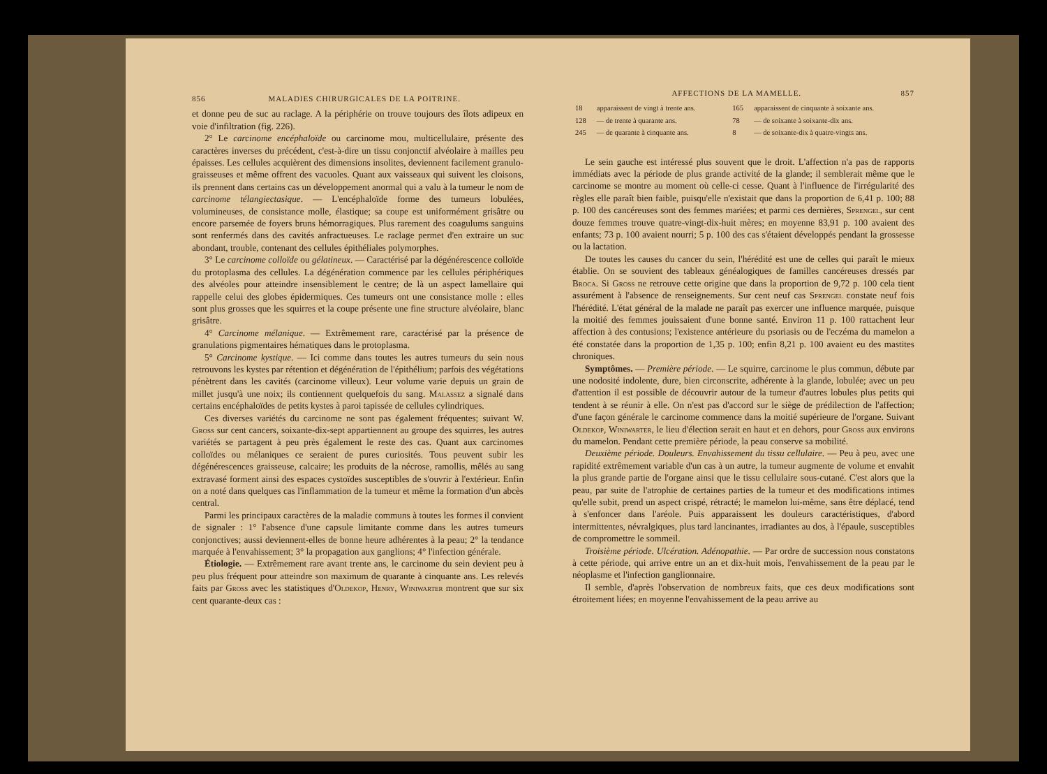856 MALADIES CHIRURGICALES DE LA POITRINE.
et donne peu de suc au raclage. A la périphérie on trouve toujours des îlots adipeux en voie d'infiltration (fig. 226).
2° Le carcinome encéphaloïde ou carcinome mou, multicellulaire, présente des caractères inverses du précédent, c'est-à-dire un tissu conjonctif alvéolaire à mailles peu épaisses. Les cellules acquièrent des dimensions insolites, deviennent facilement granulo-graisseuses et même offrent des vacuoles. Quant aux vaisseaux qui suivent les cloisons, ils prennent dans certains cas un développement anormal qui a valu à la tumeur le nom de carcinome télangiectasique. — L'encéphaloïde forme des tumeurs lobulées, volumineuses, de consistance molle, élastique; sa coupe est uniformément grisâtre ou encore parsemée de foyers bruns hémorragiques. Plus rarement des coagulums sanguins sont renfermés dans des cavités anfractueuses. Le raclage permet d'en extraire un suc abondant, trouble, contenant des cellules épithéliales polymorphes.
3° Le carcinome colloïde ou gélatineux. — Caractérisé par la dégénérescence colloïde du protoplasma des cellules. La dégénération commence par les cellules périphériques des alvéoles pour atteindre insensiblement le centre; de là un aspect lamellaire qui rappelle celui des globes épidermiques. Ces tumeurs ont une consistance molle : elles sont plus grosses que les squirres et la coupe présente une fine structure alvéolaire, blanc grisâtre.
4° Carcinome mélanique. — Extrêmement rare, caractérisé par la présence de granulations pigmentaires hématiques dans le protoplasma.
5° Carcinome kystique. — Ici comme dans toutes les autres tumeurs du sein nous retrouvons les kystes par rétention et dégénération de l'épithélium; parfois des végétations pénètrent dans les cavités (carcinome villeux). Leur volume varie depuis un grain de millet jusqu'à une noix; ils contiennent quelquefois du sang. Malassez a signalé dans certains encéphaloïdes de petits kystes à paroi tapissée de cellules cylindriques.
Ces diverses variétés du carcinome ne sont pas également fréquentes; suivant W. Gross sur cent cancers, soixante-dix-sept appartiennent au groupe des squirres, les autres variétés se partagent à peu près également le reste des cas. Quant aux carcinomes colloïdes ou mélaniques ce seraient de pures curiosités. Tous peuvent subir les dégénérescences graisseuse, calcaire; les produits de la nécrose, ramollis, mêlés au sang extravasé forment ainsi des espaces cystoïdes susceptibles de s'ouvrir à l'extérieur. Enfin on a noté dans quelques cas l'inflammation de la tumeur et même la formation d'un abcès central.
Parmi les principaux caractères de la maladie communs à toutes les formes il convient de signaler : 1° l'absence d'une capsule limitante comme dans les autres tumeurs conjonctives; aussi deviennent-elles de bonne heure adhérentes à la peau; 2° la tendance marquée à l'envahissement; 3° la propagation aux ganglions; 4° l'infection générale.
Étiologie. — Extrêmement rare avant trente ans, le carcinome du sein devient peu à peu plus fréquent pour atteindre son maximum de quarante à cinquante ans. Les relevés faits par Gross avec les statistiques d'Oldekop, Henry, Winiwarter montrent que sur six cent quarante-deux cas :
AFFECTIONS DE LA MAMELLE. 857
| 18 | apparaissent de vingt à trente ans. | 165 | apparaissent de cinquante à soixante ans. |
| 128 | — de trente à quarante ans. | 78 | — de soixante à soixante-dix ans. |
| 245 | — de quarante à cinquante ans. | 8 | — de soixante-dix à quatre-vingts ans. |
Le sein gauche est intéressé plus souvent que le droit. L'affection n'a pas de rapports immédiats avec la période de plus grande activité de la glande; il semblerait même que le carcinome se montre au moment où celle-ci cesse. Quant à l'influence de l'irrégularité des règles elle paraît bien faible, puisqu'elle n'existait que dans la proportion de 6,41 p. 100; 88 p. 100 des cancéreuses sont des femmes mariées; et parmi ces dernières, Sprengel, sur cent douze femmes trouve quatre-vingt-dix-huit mères; en moyenne 83,91 p. 100 avaient des enfants; 73 p. 100 avaient nourri; 5 p. 100 des cas s'étaient développés pendant la grossesse ou la lactation.
De toutes les causes du cancer du sein, l'hérédité est une de celles qui paraît le mieux établie. On se souvient des tableaux généalogiques de familles cancéreuses dressés par Broca. Si Gross ne retrouve cette origine que dans la proportion de 9,72 p. 100 cela tient assurément à l'absence de renseignements. Sur cent neuf cas Sprengel constate neuf fois l'hérédité. L'état général de la malade ne paraît pas exercer une influence marquée, puisque la moitié des femmes jouissaient d'une bonne santé. Environ 11 p. 100 rattachent leur affection à des contusions; l'existence antérieure du psoriasis ou de l'eczéma du mamelon a été constatée dans la proportion de 1,35 p. 100; enfin 8,21 p. 100 avaient eu des mastites chroniques.
Symptômes. — Première période. — Le squirre, carcinome le plus commun, débute par une nodosité indolente, dure, bien circonscrite, adhérente à la glande, lobulée; avec un peu d'attention il est possible de découvrir autour de la tumeur d'autres lobules plus petits qui tendent à se réunir à elle. On n'est pas d'accord sur le siège de prédilection de l'affection; d'une façon générale le carcinome commence dans la moitié supérieure de l'organe. Suivant Oldekop, Winiwarter, le lieu d'élection serait en haut et en dehors, pour Gross aux environs du mamelon. Pendant cette première période, la peau conserve sa mobilité.
Deuxième période. Douleurs. Envahissement du tissu cellulaire. — Peu à peu, avec une rapidité extrêmement variable d'un cas à un autre, la tumeur augmente de volume et envahit la plus grande partie de l'organe ainsi que le tissu cellulaire sous-cutané. C'est alors que la peau, par suite de l'atrophie de certaines parties de la tumeur et des modifications intimes qu'elle subit, prend un aspect crispé, rétracté; le mamelon lui-même, sans être déplacé, tend à s'enfoncer dans l'aréole. Puis apparaissent les douleurs caractéristiques, d'abord intermittentes, névralgiques, plus tard lancinantes, irradiantes au dos, à l'épaule, susceptibles de compromettre le sommeil.
Troisième période. Ulcération. Adénopathie. — Par ordre de succession nous constatons à cette période, qui arrive entre un an et dix-huit mois, l'envahissement de la peau par le néoplasme et l'infection ganglionnaire.
Il semble, d'après l'observation de nombreux faits, que ces deux modifications sont étroitement liées; en moyenne l'envahissement de la peau arrive au